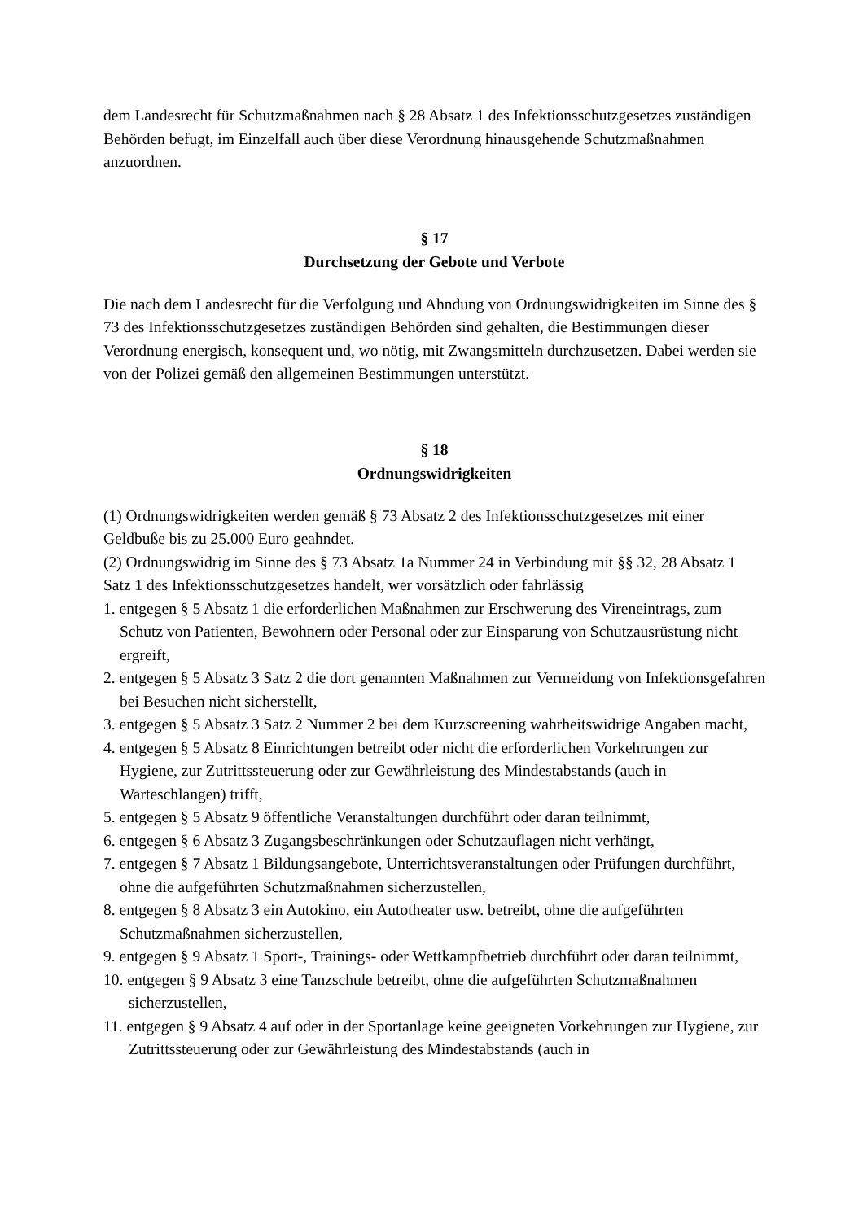dem Landesrecht für Schutzmaßnahmen nach § 28 Absatz 1 des Infektionsschutzgesetzes zu­ständigen Behörden befugt, im Einzelfall auch über diese Verordnung hinausgehende Schutz­maßnahmen anzuordnen.
§ 17
Durchsetzung der Gebote und Verbote
Die nach dem Landesrecht für die Verfolgung und Ahndung von Ordnungswidrigkeiten im Sinne des § 73 des Infektionsschutzgesetzes zuständigen Behörden sind gehalten, die Bestim­mungen dieser Verordnung energisch, konsequent und, wo nötig, mit Zwangsmitteln durchzu­setzen. Dabei werden sie von der Polizei gemäß den allgemeinen Bestimmungen unterstützt.
§ 18
Ordnungswidrigkeiten
(1) Ordnungswidrigkeiten werden gemäß § 73 Absatz 2 des Infektionsschutzgesetzes mit ei­ner Geldbuße bis zu 25.000 Euro geahndet.
(2) Ordnungswidrig im Sinne des § 73 Absatz 1a Nummer 24 in Verbindung mit §§ 32, 28 Absatz 1 Satz 1 des Infektionsschutzgesetzes handelt, wer vorsätzlich oder fahrlässig
1. entgegen § 5 Absatz 1 die erforderlichen Maßnahmen zur Erschwerung des Vireneintrags, zum Schutz von Patienten, Bewohnern oder Personal oder zur Einsparung von Schutzaus­rüstung nicht ergreift,
2. entgegen § 5 Absatz 3 Satz 2 die dort genannten Maßnahmen zur Vermeidung von Infekti­onsgefahren bei Besuchen nicht sicherstellt,
3. entgegen § 5 Absatz 3 Satz 2 Nummer 2 bei dem Kurzscreening wahrheitswidrige Angaben macht,
4. entgegen § 5 Absatz 8 Einrichtungen betreibt oder nicht die erforderlichen Vorkehrungen zur Hygiene, zur Zutrittssteuerung oder zur Gewährleistung des Mindestabstands (auch in Warteschlangen) trifft,
5. entgegen § 5 Absatz 9 öffentliche Veranstaltungen durchführt oder daran teilnimmt,
6. entgegen § 6 Absatz 3 Zugangsbeschränkungen oder Schutzauflagen nicht verhängt,
7. entgegen § 7 Absatz 1 Bildungsangebote, Unterrichtsveranstaltungen oder Prüfungen durchführt, ohne die aufgeführten Schutzmaßnahmen sicherzustellen,
8. entgegen § 8 Absatz 3 ein Autokino, ein Autotheater usw. betreibt, ohne die aufgeführten Schutzmaßnahmen sicherzustellen,
9. entgegen § 9 Absatz 1 Sport-, Trainings- oder Wettkampfbetrieb durchführt oder daran teil­nimmt,
10. entgegen § 9 Absatz 3 eine Tanzschule betreibt, ohne die aufgeführten Schutzmaßnahmen sicherzustellen,
11. entgegen § 9 Absatz 4 auf oder in der Sportanlage keine geeigneten Vorkehrungen zur Hygiene, zur Zutrittssteuerung oder zur Gewährleistung des Mindestabstands (auch in